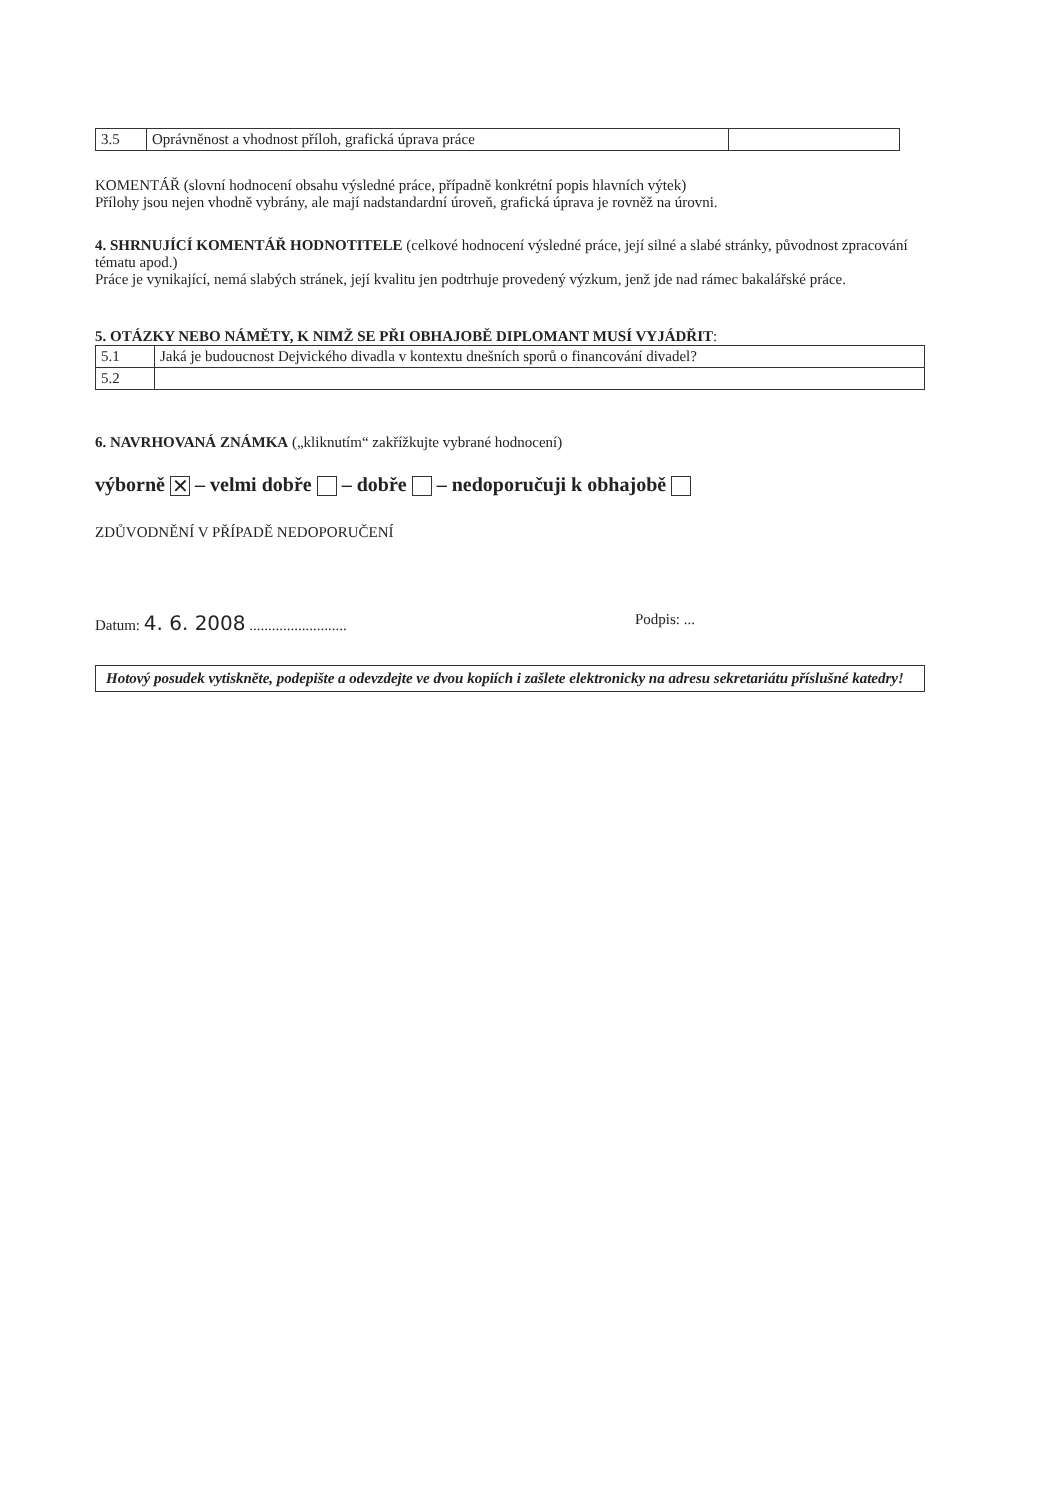| 3.5 | Oprávněnost a vhodnost příloh, grafická úprava práce | |
KOMENTÁŘ (slovní hodnocení obsahu výsledné práce, případně konkrétní popis hlavních výtek)
Přílohy jsou nejen vhodně vybrány, ale mají nadstandardní úroveň, grafická úprava je rovněž na úrovni.
4. SHRNUJÍCÍ KOMENTÁŘ HODNOTITELE (celkové hodnocení výsledné práce, její silné a slabé stránky, původnost zpracování tématu apod.)
Práce je vynikající, nemá slabých stránek, její kvalitu jen podtrhuje provedený výzkum, jenž jde nad rámec bakalářské práce.
5. OTÁZKY NEBO NÁMĚTY, K NIMŽ SE PŘI OBHAJOBĚ DIPLOMANT MUSÍ VYJÁDŘIT:
| 5.1 | Jaká je budoucnost Dejvického divadla v kontextu dnešních sporů o financování divadel? |
| 5.2 | |
6. NAVRHOVANÁ ZNÁMKA („kliknutím“ zakřížkujte vybrané hodnocení)
výborně ✕ – velmi dobře – dobře – nedoporučuji k obhajobě
ZDŮVODNĚNÍ V PŘÍPADĚ NEDOPORUČENÍ
Datum: 4. 6. 2008 .......................... Podpis: ...
Hotový posudek vytiskněte, podepište a odevzdejte ve dvou kopiích i zašlete elektronicky na adresu sekretariátu příslušné katedry!